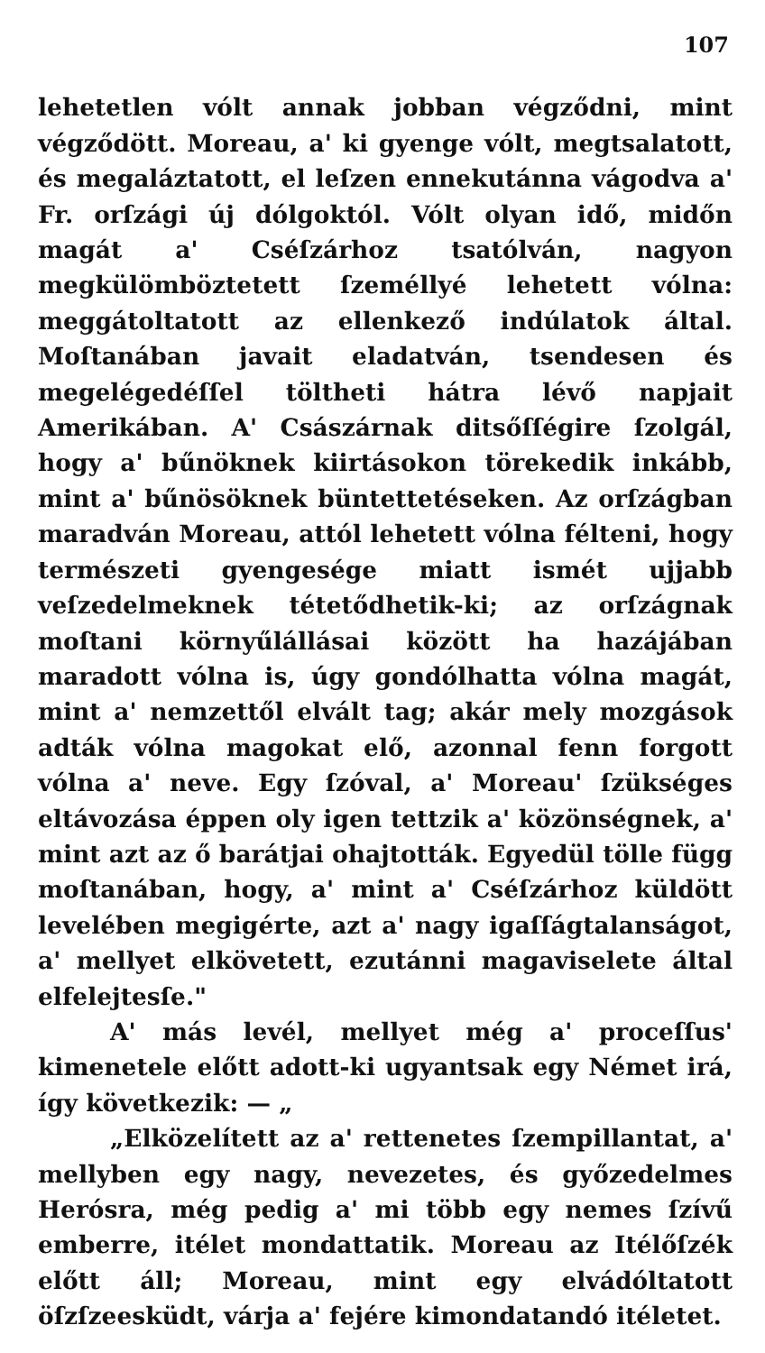107
lehetetlen vólt annak jobban végződni, mint végződött. Moreau, a' ki gyenge vólt, megtsalatott, és megaláztatott, el leſzen ennekutánna vágodva a' Fr. orſzági új dólgoktól. Vólt olyan idő, midőn magát a' Cséſzárhoz tsatólván, nagyon megkülömböztetett ſzeméllyé lehetett vólna: meggátoltatott az ellenkező indúlatok által. Moſtanában javait eladatván, tsendesen és megelégedéſſel töltheti hátra lévő napjait Amerikában. A' Császárnak ditsőſſégire ſzolgál, hogy a' bűnöknek kiirtásokon törekedik inkább, mint a' bűnösöknek büntettetéseken. Az orſzágban maradván Moreau, attól lehetett vólna félteni, hogy természeti gyengesége miatt ismét ujjabb veſzedelmeknek tétetődhetik-ki; az orſzágnak moſtani környűlállásai között ha hazájában maradott vólna is, úgy gondólhatta vólna magát, mint a' nemzettől elvált tag; akár mely mozgások adták vólna magokat elő, azonnal fenn forgott vólna a' neve. Egy ſzóval, a' Moreau' ſzükséges eltávozása éppen oly igen tettzik a' közönségnek, a' mint azt az ő barátjai ohajtották. Egyedül tölle függ moſtanában, hogy, a' mint a' Cséſzárhoz küldött levelében megigérte, azt a' nagy igaſſágtalanságot, a' mellyet elkövetett, ezutánni magaviselete által elfelejtesſe."
A' más levél, mellyet még a' proceſſus' kimenetele előtt adott-ki ugyantsak egy Német irá, így következik: — „
„Elközelített az a' rettenetes ſzempillantat, a' mellyben egy nagy, nevezetes, és győzedelmes Herósra, még pedig a' mi több egy nemes ſzívű emberre, itélet mondattatik. Moreau az Itélőſzék előtt áll; Moreau, mint egy elvádóltatott öſzſzeesküdt, várja a' fejére kimondatandó itéletet.